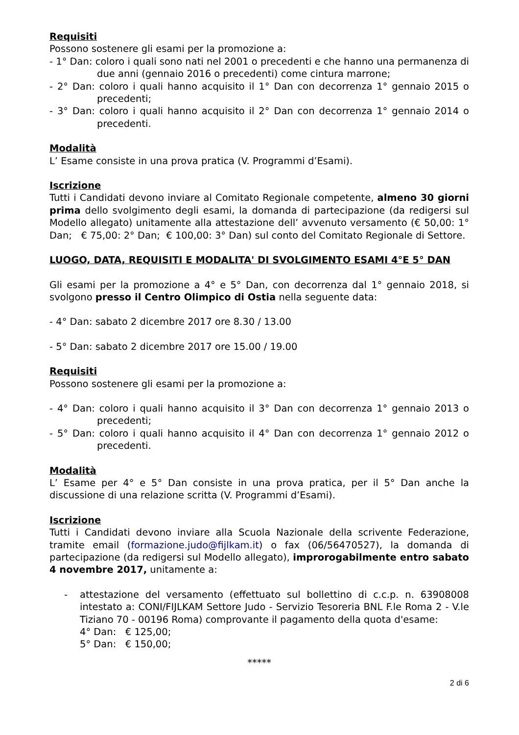Requisiti
Possono sostenere gli esami per la promozione a:
- 1° Dan: coloro i quali sono nati nel 2001 o precedenti e che hanno una permanenza di due anni (gennaio 2016 o precedenti) come cintura marrone;
- 2° Dan: coloro i quali hanno acquisito il 1° Dan con decorrenza 1° gennaio 2015 o precedenti;
- 3° Dan: coloro i quali hanno acquisito il 2° Dan con decorrenza 1° gennaio 2014 o precedenti.
Modalità
L’ Esame consiste in una prova pratica (V. Programmi d’Esami).
Iscrizione
Tutti i Candidati devono inviare al Comitato Regionale competente, almeno 30 giorni prima dello svolgimento degli esami, la domanda di partecipazione (da redigersi sul Modello allegato) unitamente alla attestazione dell’ avvenuto versamento (€ 50,00: 1° Dan; € 75,00: 2° Dan; € 100,00: 3° Dan) sul conto del Comitato Regionale di Settore.
LUOGO, DATA, REQUISITI E MODALITA' DI SVOLGIMENTO ESAMI 4°E 5° DAN
Gli esami per la promozione a 4° e 5° Dan, con decorrenza dal 1° gennaio 2018, si svolgono presso il Centro Olimpico di Ostia nella seguente data:
- 4° Dan: sabato 2 dicembre 2017 ore 8.30 / 13.00
- 5° Dan: sabato 2 dicembre 2017 ore 15.00 / 19.00
Requisiti
Possono sostenere gli esami per la promozione a:
- 4° Dan: coloro i quali hanno acquisito il 3° Dan con decorrenza 1° gennaio 2013 o precedenti;
- 5° Dan: coloro i quali hanno acquisito il 4° Dan con decorrenza 1° gennaio 2012 o precedenti.
Modalità
L’ Esame per 4° e 5° Dan consiste in una prova pratica, per il 5° Dan anche la discussione di una relazione scritta (V. Programmi d’Esami).
Iscrizione
Tutti i Candidati devono inviare alla Scuola Nazionale della scrivente Federazione, tramite email (formazione.judo@fijlkam.it) o fax (06/56470527), la domanda di partecipazione (da redigersi sul Modello allegato), improrogabilmente entro sabato 4 novembre 2017, unitamente a:
- attestazione del versamento (effettuato sul bollettino di c.c.p. n. 63908008 intestato a: CONI/FIJLKAM Settore Judo - Servizio Tesoreria BNL F.le Roma 2 - V.le Tiziano 70 - 00196 Roma) comprovante il pagamento della quota d'esame:
4° Dan: € 125,00;
5° Dan: € 150,00;
*****
2 di 6